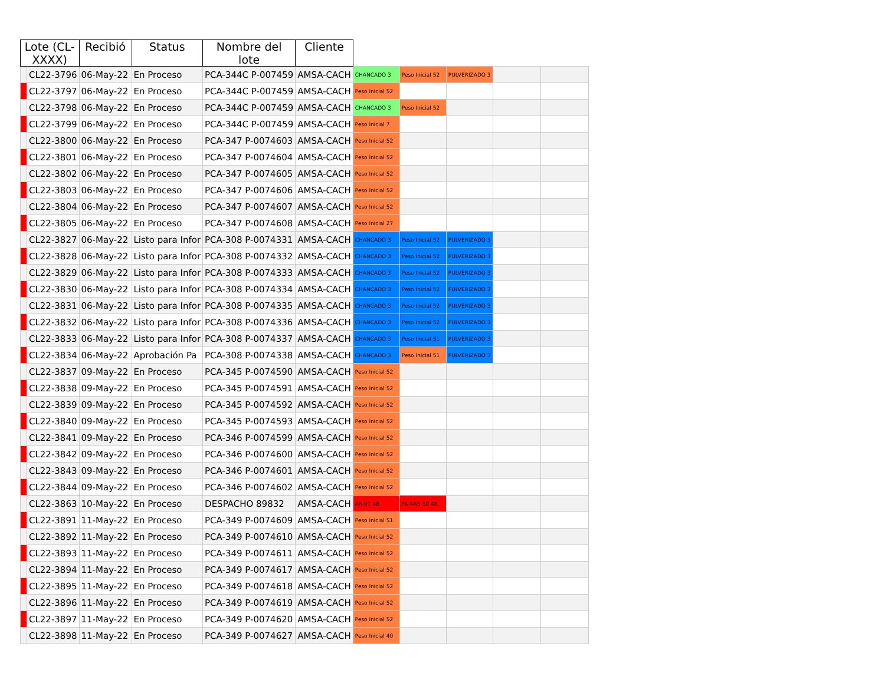| Lote (CL-XXXX) | | Recibió | Status | Nombre del lote | Cliente | | | | | |
| --- | --- | --- | --- | --- | --- | --- | --- | --- | --- | --- |
| | CL22-3796 | 06-May-22 | En Proceso | PCA-344C P-007459 | AMSA-CACH | CHANCADO 3 | Peso Inicial 52 | PULVERIZADO 3 | | |
| | CL22-3797 | 06-May-22 | En Proceso | PCA-344C P-007459 | AMSA-CACH | Peso Inicial 52 | | | | |
| | CL22-3798 | 06-May-22 | En Proceso | PCA-344C P-007459 | AMSA-CACH | CHANCADO 3 | Peso Inicial 52 | | | |
| | CL22-3799 | 06-May-22 | En Proceso | PCA-344C P-007459 | AMSA-CACH | Peso Inicial 7 | | | | |
| | CL22-3800 | 06-May-22 | En Proceso | PCA-347 P-0074603 | AMSA-CACH | Peso Inicial 52 | | | | |
| | CL22-3801 | 06-May-22 | En Proceso | PCA-347 P-0074604 | AMSA-CACH | Peso Inicial 52 | | | | |
| | CL22-3802 | 06-May-22 | En Proceso | PCA-347 P-0074605 | AMSA-CACH | Peso Inicial 52 | | | | |
| | CL22-3803 | 06-May-22 | En Proceso | PCA-347 P-0074606 | AMSA-CACH | Peso Inicial 52 | | | | |
| | CL22-3804 | 06-May-22 | En Proceso | PCA-347 P-0074607 | AMSA-CACH | Peso Inicial 52 | | | | |
| | CL22-3805 | 06-May-22 | En Proceso | PCA-347 P-0074608 | AMSA-CACH | Peso Inicial 27 | | | | |
| | CL22-3827 | 06-May-22 | Listo para Infor | PCA-308 P-0074331 | AMSA-CACH | CHANCADO 3 | Peso Inicial 52 | PULVERIZADO 3 | | |
| | CL22-3828 | 06-May-22 | Listo para Infor | PCA-308 P-0074332 | AMSA-CACH | CHANCADO 3 | Peso Inicial 52 | PULVERIZADO 3 | | |
| | CL22-3829 | 06-May-22 | Listo para Infor | PCA-308 P-0074333 | AMSA-CACH | CHANCADO 3 | Peso Inicial 52 | PULVERIZADO 3 | | |
| | CL22-3830 | 06-May-22 | Listo para Infor | PCA-308 P-0074334 | AMSA-CACH | CHANCADO 3 | Peso Inicial 52 | PULVERIZADO 3 | | |
| | CL22-3831 | 06-May-22 | Listo para Infor | PCA-308 P-0074335 | AMSA-CACH | CHANCADO 3 | Peso Inicial 52 | PULVERIZADO 3 | | |
| | CL22-3832 | 06-May-22 | Listo para Infor | PCA-308 P-0074336 | AMSA-CACH | CHANCADO 3 | Peso Inicial 52 | PULVERIZADO 3 | | |
| | CL22-3833 | 06-May-22 | Listo para Infor | PCA-308 P-0074337 | AMSA-CACH | CHANCADO 3 | Peso Inicial 51 | PULVERIZADO 3 | | |
| | CL22-3834 | 06-May-22 | Aprobación Pa | PCA-308 P-0074338 | AMSA-CACH | CHANCADO 3 | Peso Inicial 51 | PULVERIZADO 3 | | |
| | CL22-3837 | 09-May-22 | En Proceso | PCA-345 P-0074590 | AMSA-CACH | Peso Inicial 52 | | | | |
| | CL22-3838 | 09-May-22 | En Proceso | PCA-345 P-0074591 | AMSA-CACH | Peso Inicial 52 | | | | |
| | CL22-3839 | 09-May-22 | En Proceso | PCA-345 P-0074592 | AMSA-CACH | Peso Inicial 52 | | | | |
| | CL22-3840 | 09-May-22 | En Proceso | PCA-345 P-0074593 | AMSA-CACH | Peso Inicial 52 | | | | |
| | CL22-3841 | 09-May-22 | En Proceso | PCA-346 P-0074599 | AMSA-CACH | Peso Inicial 52 | | | | |
| | CL22-3842 | 09-May-22 | En Proceso | PCA-346 P-0074600 | AMSA-CACH | Peso Inicial 52 | | | | |
| | CL22-3843 | 09-May-22 | En Proceso | PCA-346 P-0074601 | AMSA-CACH | Peso Inicial 52 | | | | |
| | CL22-3844 | 09-May-22 | En Proceso | PCA-346 P-0074602 | AMSA-CACH | Peso Inicial 52 | | | | |
| | CL22-3863 | 10-May-22 | En Proceso | DESPACHO 89832 | AMSA-CACH | AR-07 48 | FA-AAS-30 48 | | | |
| | CL22-3891 | 11-May-22 | En Proceso | PCA-349 P-0074609 | AMSA-CACH | Peso Inicial 51 | | | | |
| | CL22-3892 | 11-May-22 | En Proceso | PCA-349 P-0074610 | AMSA-CACH | Peso Inicial 52 | | | | |
| | CL22-3893 | 11-May-22 | En Proceso | PCA-349 P-0074611 | AMSA-CACH | Peso Inicial 52 | | | | |
| | CL22-3894 | 11-May-22 | En Proceso | PCA-349 P-0074617 | AMSA-CACH | Peso Inicial 52 | | | | |
| | CL22-3895 | 11-May-22 | En Proceso | PCA-349 P-0074618 | AMSA-CACH | Peso Inicial 52 | | | | |
| | CL22-3896 | 11-May-22 | En Proceso | PCA-349 P-0074619 | AMSA-CACH | Peso Inicial 52 | | | | |
| | CL22-3897 | 11-May-22 | En Proceso | PCA-349 P-0074620 | AMSA-CACH | Peso Inicial 52 | | | | |
| | CL22-3898 | 11-May-22 | En Proceso | PCA-349 P-0074627 | AMSA-CACH | Peso Inicial 40 | | | | |